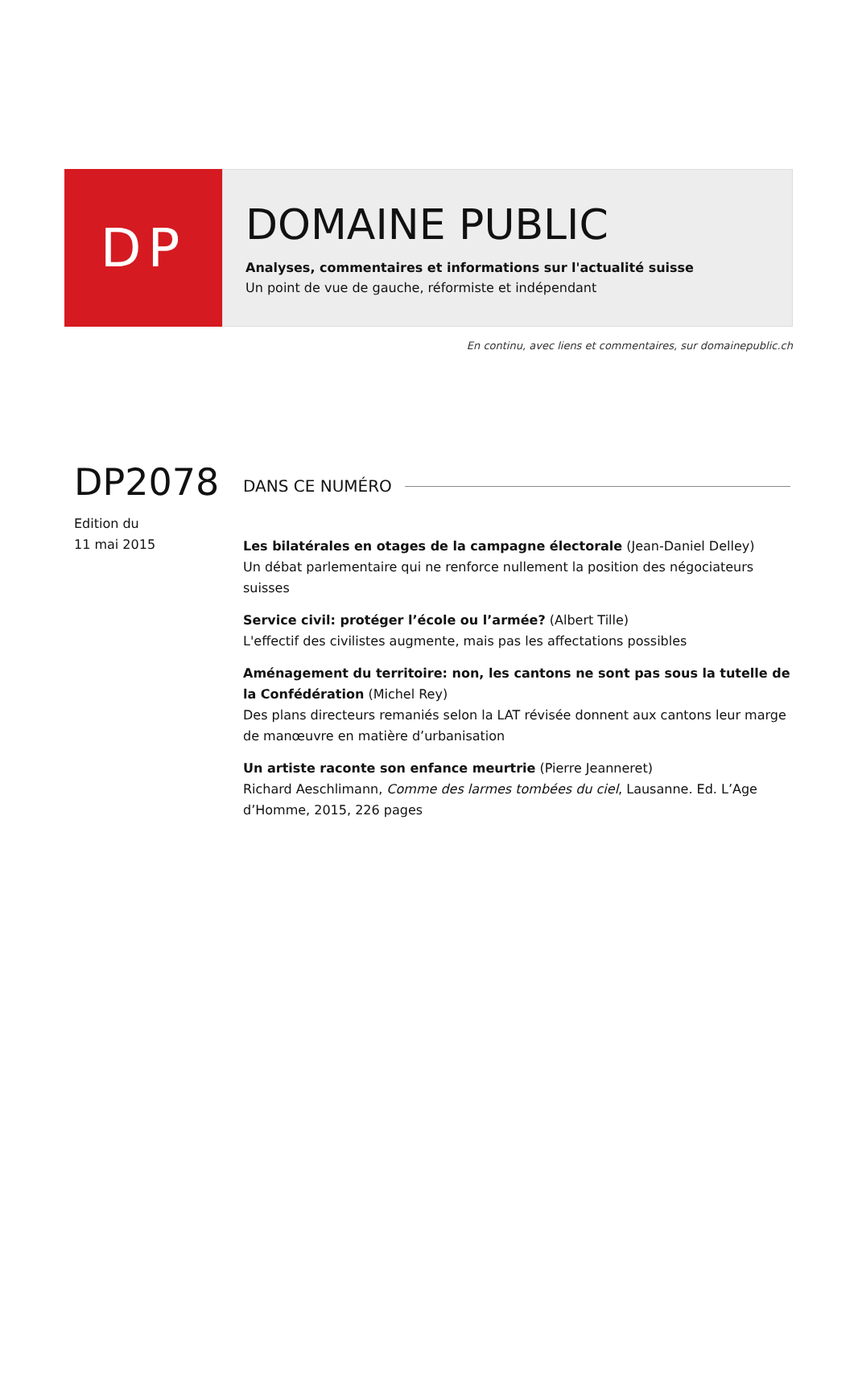DP
DOMAINE PUBLIC
Analyses, commentaires et informations sur l'actualité suisse
Un point de vue de gauche, réformiste et indépendant
En continu, avec liens et commentaires, sur domainepublic.ch
DP2078
Edition du
11 mai 2015
DANS CE NUMÉRO
Les bilatérales en otages de la campagne électorale (Jean-Daniel Delley)
Un débat parlementaire qui ne renforce nullement la position des négociateurs suisses
Service civil: protéger l’école ou l’armée? (Albert Tille)
L'effectif des civilistes augmente, mais pas les affectations possibles
Aménagement du territoire: non, les cantons ne sont pas sous la tutelle de la Confédération (Michel Rey)
Des plans directeurs remaniés selon la LAT révisée donnent aux cantons leur marge de manœuvre en matière d’urbanisation
Un artiste raconte son enfance meurtrie (Pierre Jeanneret)
Richard Aeschlimann, Comme des larmes tombées du ciel, Lausanne. Ed. L’Age d’Homme, 2015, 226 pages